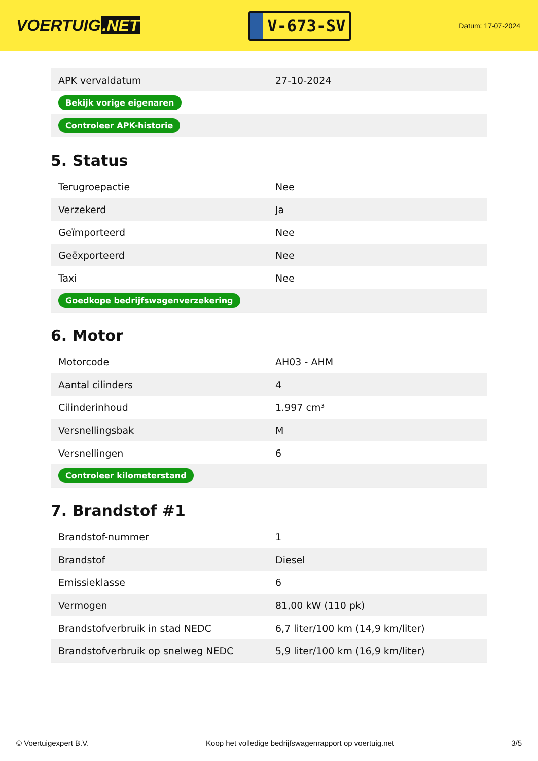VOERTUIG.NET
V-673-SV
Datum: 17-07-2024
| APK vervaldatum | 27-10-2024 |
| Bekijk vorige eigenaren | |
| Controleer APK-historie | |
5. Status
| Terugroepactie | Nee |
| Verzekerd | Ja |
| Geïmporteerd | Nee |
| Geëxporteerd | Nee |
| Taxi | Nee |
| Goedkope bedrijfswagenverzekering | |
6. Motor
| Motorcode | AH03 - AHM |
| Aantal cilinders | 4 |
| Cilinderinhoud | 1.997 cm³ |
| Versnellingsbak | M |
| Versnellingen | 6 |
| Controleer kilometerstand | |
7. Brandstof #1
| Brandstof-nummer | 1 |
| Brandstof | Diesel |
| Emissieklasse | 6 |
| Vermogen | 81,00 kW (110 pk) |
| Brandstofverbruik in stad NEDC | 6,7 liter/100 km (14,9 km/liter) |
| Brandstofverbruik op snelweg NEDC | 5,9 liter/100 km (16,9 km/liter) |
© Voertuigexpert B.V. Koop het volledige bedrijfswagenrapport op voertuig.net 3/5